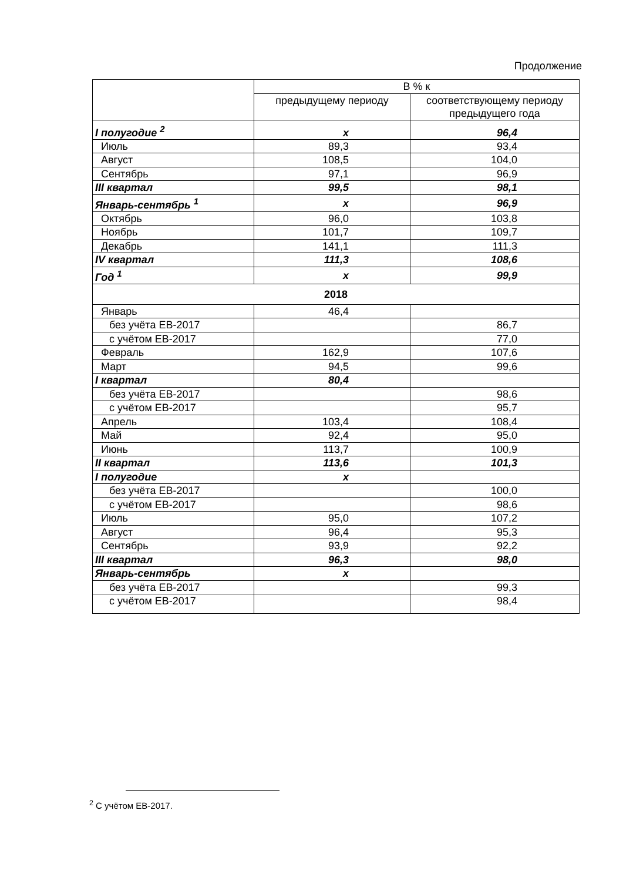Продолжение
| | В % к | |
| --- | --- | --- |
| | предыдущему периоду | соответствующему периоду предыдущего года |
| I полугодие <sup>2</sup> | x | 96,4 |
| Июль | 89,3 | 93,4 |
| Август | 108,5 | 104,0 |
| Сентябрь | 97,1 | 96,9 |
| III квартал | 99,5 | 98,1 |
| Январь-сентябрь <sup>1</sup> | x | 96,9 |
| Октябрь | 96,0 | 103,8 |
| Ноябрь | 101,7 | 109,7 |
| Декабрь | 141,1 | 111,3 |
| IV квартал | 111,3 | 108,6 |
| Год <sup>1</sup> | x | 99,9 |
| 2018 | | |
| Январь | 46,4 | |
| без учёта ЕВ-2017 | | 86,7 |
| с учётом ЕВ-2017 | | 77,0 |
| Февраль | 162,9 | 107,6 |
| Март | 94,5 | 99,6 |
| I квартал | 80,4 | |
| без учёта ЕВ-2017 | | 98,6 |
| с учётом ЕВ-2017 | | 95,7 |
| Апрель | 103,4 | 108,4 |
| Май | 92,4 | 95,0 |
| Июнь | 113,7 | 100,9 |
| II квартал | 113,6 | 101,3 |
| I полугодие | x | |
| без учёта ЕВ-2017 | | 100,0 |
| с учётом ЕВ-2017 | | 98,6 |
| Июль | 95,0 | 107,2 |
| Август | 96,4 | 95,3 |
| Сентябрь | 93,9 | 92,2 |
| III квартал | 96,3 | 98,0 |
| Январь-сентябрь | x | |
| без учёта ЕВ-2017 | | 99,3 |
| с учётом ЕВ-2017 | | 98,4 |
<sup>2</sup> С учётом ЕВ-2017.